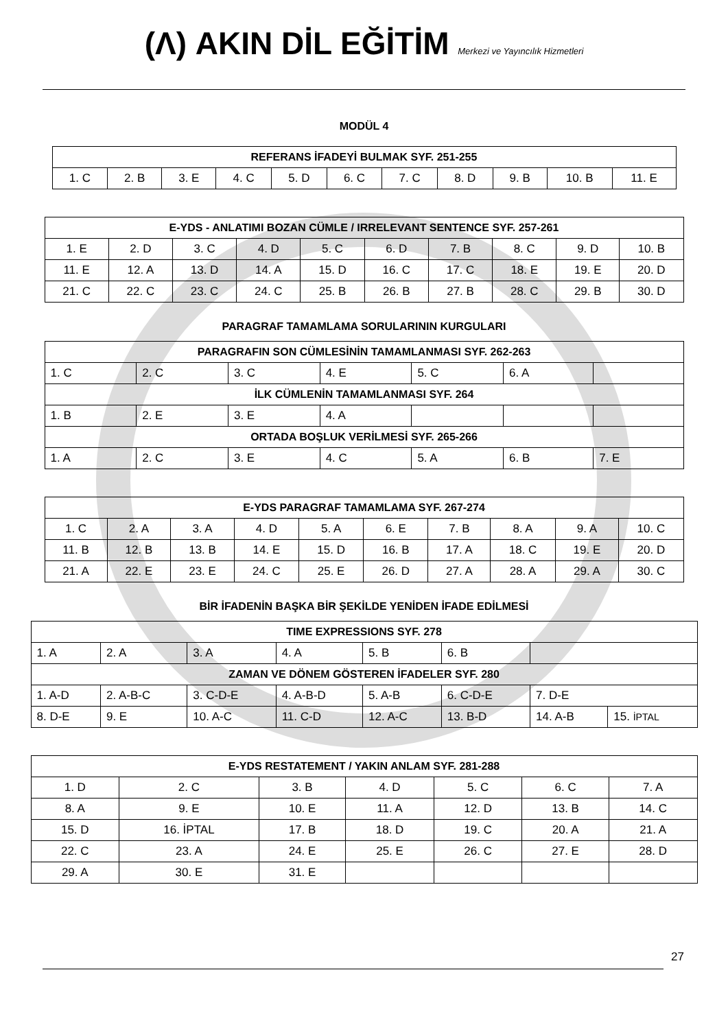(Λ) AKIN DİL EĞİTİM Merkezi ve Yayıncılık Hizmetleri
MODÜL 4
| REFERANS İFADEYİ BULMAK SYF. 251-255 | | | | | | | | | | |
| --- | --- | --- | --- | --- | --- | --- | --- | --- | --- | --- |
| 1. C | 2. B | 3. E | 4. C | 5. D | 6. C | 7. C | 8. D | 9. B | 10. B | 11. E |
| E-YDS - ANLATIMI BOZAN CÜMLE / IRRELEVANT SENTENCE SYF. 257-261 | | | | | | | | | |
| --- | --- | --- | --- | --- | --- | --- | --- | --- | --- |
| 1. E | 2. D | 3. C | 4. D | 5. C | 6. D | 7. B | 8. C | 9. D | 10. B |
| 11. E | 12. A | 13. D | 14. A | 15. D | 16. C | 17. C | 18. E | 19. E | 20. D |
| 21. C | 22. C | 23. C | 24. C | 25. B | 26. B | 27. B | 28. C | 29. B | 30. D |
PARAGRAF TAMAMLAMA SORULARININ KURGULARI
| PARAGRAFIN SON CÜMLESİNİN TAMAMLANMASI SYF. 262-263 | | | | | | |
| --- | --- | --- | --- | --- | --- | --- |
| 1. C | 2. C | 3. C | 4. E | 5. C | 6. A | |
| İLK CÜMLENİN TAMAMLANMASI SYF. 264 | | | | | | |
| 1. B | 2. E | 3. E | 4. A | | | |
| ORTADA BOŞLUK VERİLMESİ SYF. 265-266 | | | | | | |
| 1. A | 2. C | 3. E | 4. C | 5. A | 6. B | 7. E |
| E-YDS PARAGRAF TAMAMLAMA SYF. 267-274 | | | | | | | | | |
| --- | --- | --- | --- | --- | --- | --- | --- | --- | --- |
| 1. C | 2. A | 3. A | 4. D | 5. A | 6. E | 7. B | 8. A | 9. A | 10. C |
| 11. B | 12. B | 13. B | 14. E | 15. D | 16. B | 17. A | 18. C | 19. E | 20. D |
| 21. A | 22. E | 23. E | 24. C | 25. E | 26. D | 27. A | 28. A | 29. A | 30. C |
BİR İFADENİN BAŞKA BİR ŞEKİLDE YENİDEN İFADE EDİLMESİ
| TIME EXPRESSIONS SYF. 278 | | | | | | | |
| --- | --- | --- | --- | --- | --- | --- | --- |
| 1. A | 2. A | 3. A | 4. A | 5. B | 6. B | | |
| ZAMAN VE DÖNEM GÖSTEREN İFADELER SYF. 280 | | | | | | | |
| 1. A-D | 2. A-B-C | 3. C-D-E | 4. A-B-D | 5. A-B | 6. C-D-E | 7. D-E | |
| 8. D-E | 9. E | 10. A-C | 11. C-D | 12. A-C | 13. B-D | 14. A-B | 15. İPTAL |
| E-YDS RESTATEMENT / YAKIN ANLAM SYF. 281-288 | | | | | | |
| --- | --- | --- | --- | --- | --- | --- |
| 1. D | 2. C | 3. B | 4. D | 5. C | 6. C | 7. A |
| 8. A | 9. E | 10. E | 11. A | 12. D | 13. B | 14. C |
| 15. D | 16. İPTAL | 17. B | 18. D | 19. C | 20. A | 21. A |
| 22. C | 23. A | 24. E | 25. E | 26. C | 27. E | 28. D |
| 29. A | 30. E | 31. E | | | | |
27